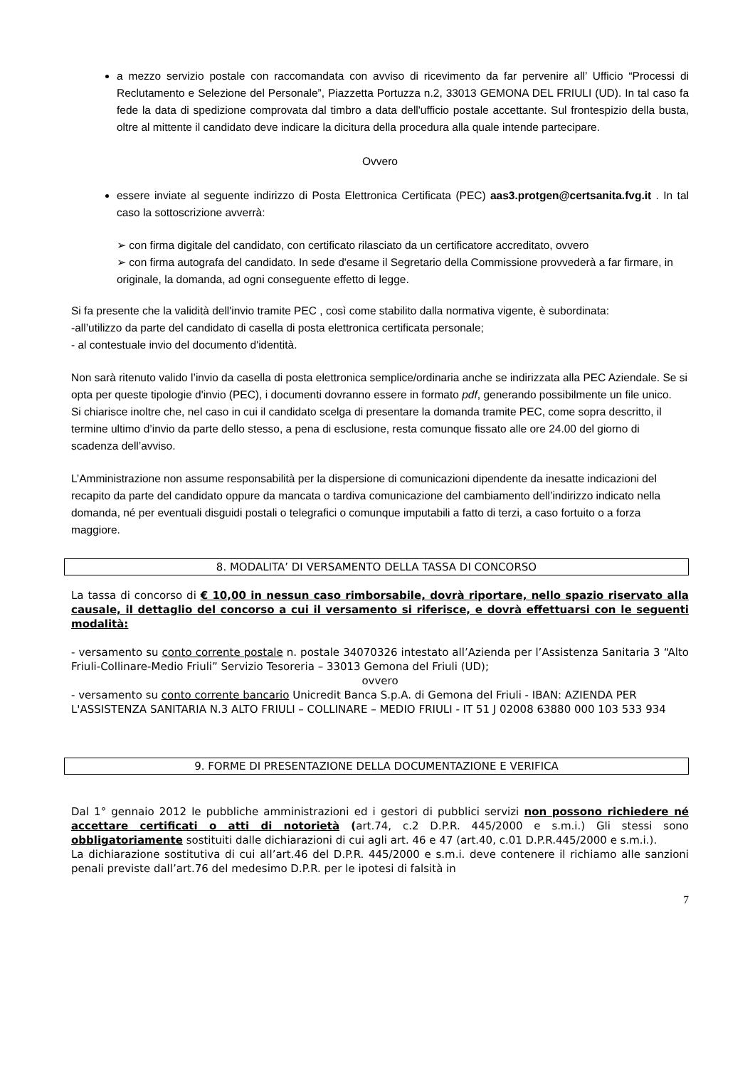a mezzo servizio postale con raccomandata con avviso di ricevimento da far pervenire all’ Ufficio “Processi di Reclutamento e Selezione del Personale”, Piazzetta Portuzza n.2, 33013 GEMONA DEL FRIULI (UD). In tal caso fa fede la data di spedizione comprovata dal timbro a data dell'ufficio postale accettante. Sul frontespizio della busta, oltre al mittente il candidato deve indicare la dicitura della procedura alla quale intende partecipare.
Ovvero
essere inviate al seguente indirizzo di Posta Elettronica Certificata (PEC) aas3.protgen@certsanita.fvg.it . In tal caso la sottoscrizione avverrà:
➢ con firma digitale del candidato, con certificato rilasciato da un certificatore accreditato, ovvero
➢ con firma autografa del candidato. In sede d'esame il Segretario della Commissione provvederà a far firmare, in originale, la domanda, ad ogni conseguente effetto di legge.
Si fa presente che la validità dell'invio tramite PEC , così come stabilito dalla normativa vigente, è subordinata:
-all’utilizzo da parte del candidato di casella di posta elettronica certificata personale;
- al contestuale invio del documento d'identità.
Non sarà ritenuto valido l’invio da casella di posta elettronica semplice/ordinaria anche se indirizzata alla PEC Aziendale. Se si opta per queste tipologie d'invio (PEC), i documenti dovranno essere in formato pdf, generando possibilmente un file unico.
Si chiarisce inoltre che, nel caso in cui il candidato scelga di presentare la domanda tramite PEC, come sopra descritto, il termine ultimo d’invio da parte dello stesso, a pena di esclusione, resta comunque fissato alle ore 24.00 del giorno di scadenza dell’avviso.
L’Amministrazione non assume responsabilità per la dispersione di comunicazioni dipendente da inesatte indicazioni del recapito da parte del candidato oppure da mancata o tardiva comunicazione del cambiamento dell’indirizzo indicato nella domanda, né per eventuali disguidi postali o telegrafici o comunque imputabili a fatto di terzi, a caso fortuito o a forza maggiore.
8. MODALITA’ DI VERSAMENTO DELLA TASSA DI CONCORSO
La tassa di concorso di € 10,00 in nessun caso rimborsabile, dovrà riportare, nello spazio riservato alla causale, il dettaglio del concorso a cui il versamento si riferisce, e dovrà effettuarsi con le seguenti modalità:
- versamento su conto corrente postale n. postale 34070326 intestato all’Azienda per l’Assistenza Sanitaria 3 “Alto Friuli-Collinare-Medio Friuli” Servizio Tesoreria – 33013 Gemona del Friuli (UD);
ovvero
- versamento su conto corrente bancario Unicredit Banca S.p.A. di Gemona del Friuli - IBAN: AZIENDA PER L'ASSISTENZA SANITARIA N.3 ALTO FRIULI – COLLINARE – MEDIO FRIULI - IT 51 J 02008 63880 000 103 533 934
9. FORME DI PRESENTAZIONE DELLA DOCUMENTAZIONE E VERIFICA
Dal 1° gennaio 2012 le pubbliche amministrazioni ed i gestori di pubblici servizi non possono richiedere né accettare certificati o atti di notorietà (art.74, c.2 D.P.R. 445/2000 e s.m.i.) Gli stessi sono obbligatoriamente sostituiti dalle dichiarazioni di cui agli art. 46 e 47 (art.40, c.01 D.P.R.445/2000 e s.m.i.).
La dichiarazione sostitutiva di cui all’art.46 del D.P.R. 445/2000 e s.m.i. deve contenere il richiamo alle sanzioni penali previste dall’art.76 del medesimo D.P.R. per le ipotesi di falsità in
7